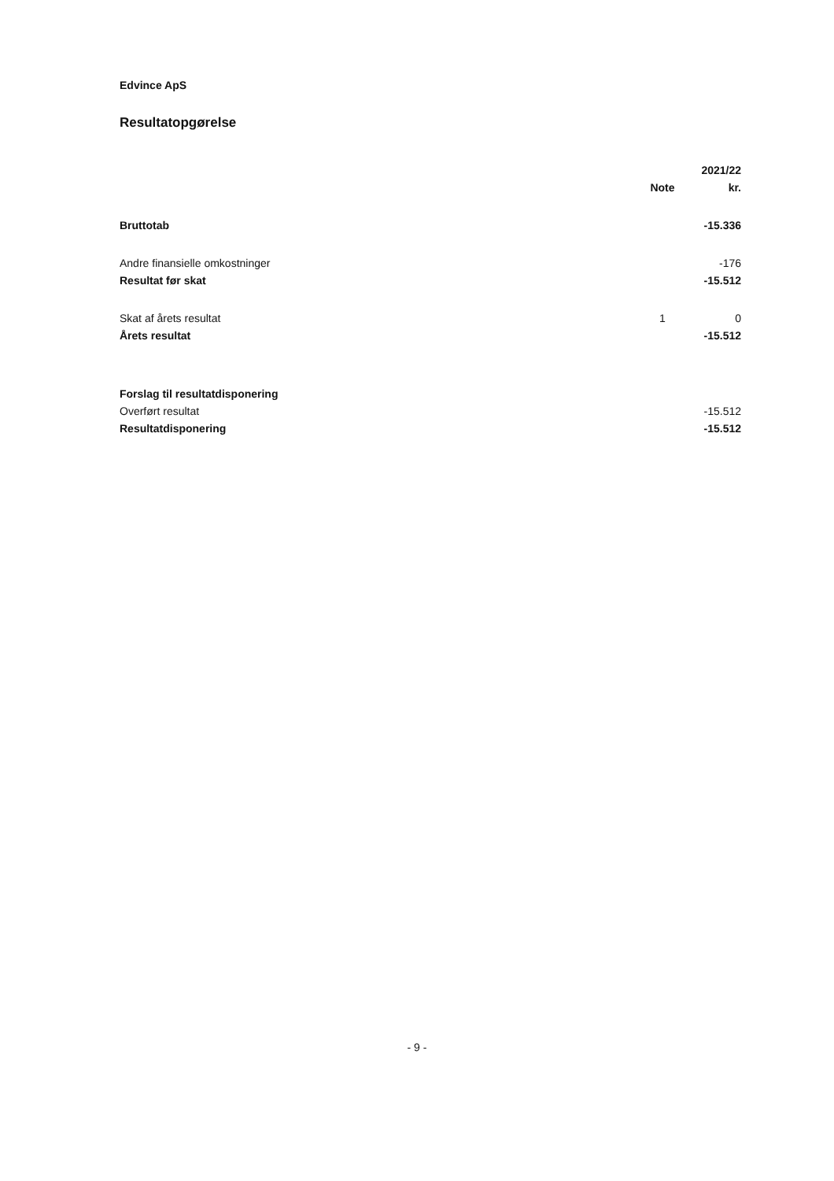Edvince ApS
Resultatopgørelse
| | | 2021/22 |
| --- | --- | --- |
| | Note | kr. |
| Bruttotab | | -15.336 |
| Andre finansielle omkostninger | | -176 |
| Resultat før skat | | -15.512 |
| Skat af årets resultat | 1 | 0 |
| Årets resultat | | -15.512 |
| Forslag til resultatdisponering | | |
| Overført resultat | | -15.512 |
| Resultatdisponering | | -15.512 |
- 9 -